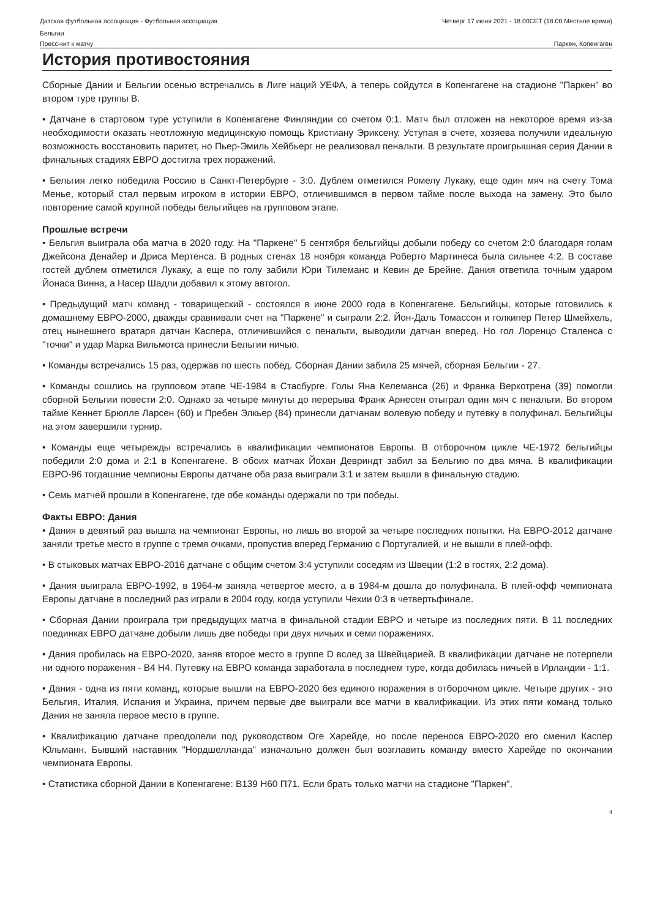Датская футбольная ассоциация - Футбольная ассоциация
Бельгии Четверг 17 июня 2021 - 18.00CET (18.00 Местное время)
Пресс-кит к матчу Паркен, Копенгаген
История противостояния
Сборные Дании и Бельгии осенью встречались в Лиге наций УЕФА, а теперь сойдутся в Копенгагене на стадионе "Паркен" во втором туре группы B.
• Датчане в стартовом туре уступили в Копенгагене Финляндии со счетом 0:1. Матч был отложен на некоторое время из-за необходимости оказать неотложную медицинскую помощь Кристиану Эриксену. Уступая в счете, хозяева получили идеальную возможность восстановить паритет, но Пьер-Эмиль Хейбьерг не реализовал пенальти. В результате проигрышная серия Дании в финальных стадиях ЕВРО достигла трех поражений.
• Бельгия легко победила Россию в Санкт-Петербурге - 3:0. Дублем отметился Ромелу Лукаку, еще один мяч на счету Тома Менье, который стал первым игроком в истории ЕВРО, отличившимся в первом тайме после выхода на замену. Это было повторение самой крупной победы бельгийцев на групповом этапе.
Прошлые встречи
• Бельгия выиграла оба матча в 2020 году. На "Паркене" 5 сентября бельгийцы добыли победу со счетом 2:0 благодаря голам Джейсона Денайер и Дриса Мертенса. В родных стенах 18 ноября команда Роберто Мартинеса была сильнее 4:2. В составе гостей дублем отметился Лукаку, а еще по голу забили Юри Тилеманс и Кевин де Брейне. Дания ответила точным ударом Йонаса Винна, а Насер Шадли добавил к этому автогол.
• Предыдущий матч команд - товарищеский - состоялся в июне 2000 года в Копенгагене. Бельгийцы, которые готовились к домашнему ЕВРО-2000, дважды сравнивали счет на "Паркене" и сыграли 2:2. Йон-Даль Томассон и голкипер Петер Шмейхель, отец нынешнего вратаря датчан Каспера, отличившийся с пенальти, выводили датчан вперед. Но гол Лоренцо Сталенса с "точки" и удар Марка Вильмотса принесли Бельгии ничью.
• Команды встречались 15 раз, одержав по шесть побед. Сборная Дании забила 25 мячей, сборная Бельгии - 27.
• Команды сошлись на групповом этапе ЧЕ-1984 в Стасбурге. Голы Яна Келеманса (26) и Франка Веркотрена (39) помогли сборной Бельгии повести 2:0. Однако за четыре минуты до перерыва Франк Арнесен отыграл один мяч с пенальти. Во втором тайме Кеннет Брюлле Ларсен (60) и Пребен Элкьер (84) принесли датчанам волевую победу и путевку в полуфинал. Бельгийцы на этом завершили турнир.
• Команды еще четырежды встречались в квалификации чемпионатов Европы. В отборочном цикле ЧЕ-1972 бельгийцы победили 2:0 дома и 2:1 в Копенгагене. В обоих матчах Йохан Девриндт забил за Бельгию по два мяча. В квалификации ЕВРО-96 тогдашние чемпионы Европы датчане оба раза выиграли 3:1 и затем вышли в финальную стадию.
• Семь матчей прошли в Копенгагене, где обе команды одержали по три победы.
Факты ЕВРО: Дания
• Дания в девятый раз вышла на чемпионат Европы, но лишь во второй за четыре последних попытки. На ЕВРО-2012 датчане заняли третье место в группе с тремя очками, пропустив вперед Германию с Португалией, и не вышли в плей-офф.
• В стыковых матчах ЕВРО-2016 датчане с общим счетом 3:4 уступили соседям из Швеции (1:2 в гостях, 2:2 дома).
• Дания выиграла ЕВРО-1992, в 1964-м заняла четвертое место, а в 1984-м дошла до полуфинала. В плей-офф чемпионата Европы датчане в последний раз играли в 2004 году, когда уступили Чехии 0:3 в четвертьфинале.
• Сборная Дании проиграла три предыдущих матча в финальной стадии ЕВРО и четыре из последних пяти. В 11 последних поединках ЕВРО датчане добыли лишь две победы при двух ничьих и семи поражениях.
• Дания пробилась на ЕВРО-2020, заняв второе место в группе D вслед за Швейцарией. В квалификации датчане не потерпели ни одного поражения - В4 Н4. Путевку на ЕВРО команда заработала в последнем туре, когда добилась ничьей в Ирландии - 1:1.
• Дания - одна из пяти команд, которые вышли на ЕВРО-2020 без единого поражения в отборочном цикле. Четыре других - это Бельгия, Италия, Испания и Украина, причем первые две выиграли все матчи в квалификации. Из этих пяти команд только Дания не заняла первое место в группе.
• Квалификацию датчане преодолели под руководством Оге Харейде, но после переноса ЕВРО-2020 его сменил Каспер Юльманн. Бывший наставник "Нордшелланда" изначально должен был возглавить команду вместо Харейде по окончании чемпионата Европы.
• Статистика сборной Дании в Копенгагене: В139 Н60 П71. Если брать только матчи на стадионе "Паркен",
4